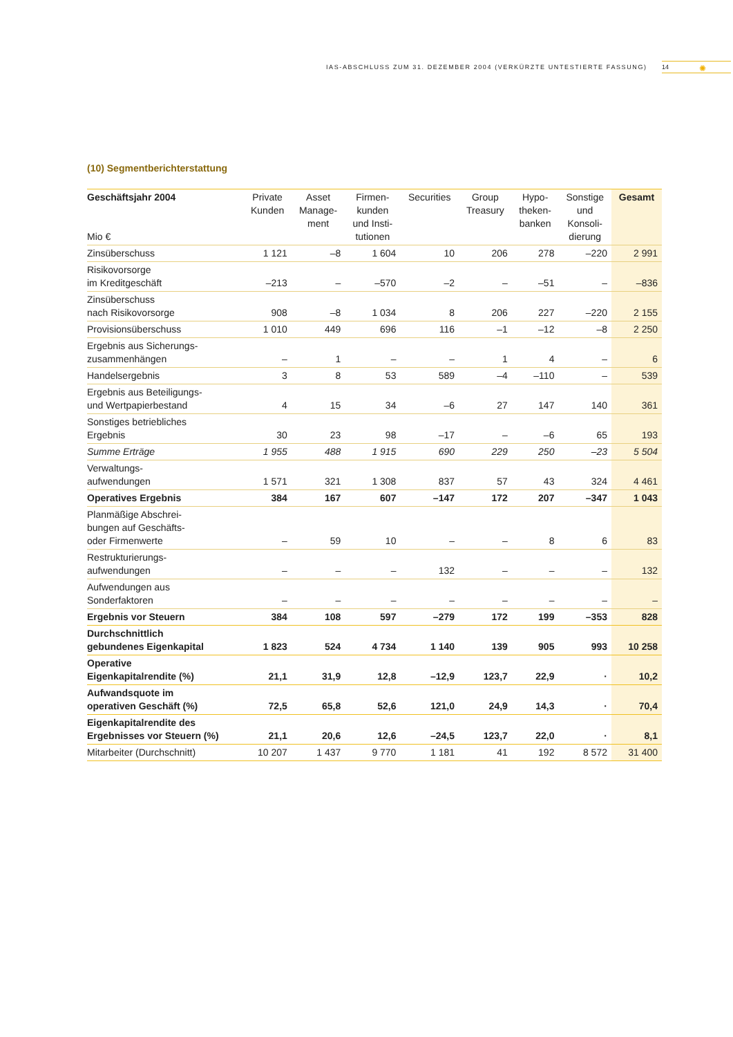IAS-ABSCHLUSS ZUM 31. DEZEMBER 2004 (VERKÜRZTE UNTESTIERTE FASSUNG) 14 ✺
(10) Segmentberichterstattung
| Geschäftsjahr 2004 Mio € | Private Kunden | Asset Manage- ment | Firmen- kunden und Insti- tutionen | Securities | Group Treasury | Hypo- theken- banken | Sonstige und Konsoli- dierung | Gesamt |
| --- | --- | --- | --- | --- | --- | --- | --- | --- |
| Zinsüberschuss | 1 121 | –8 | 1 604 | 10 | 206 | 278 | –220 | 2 991 |
| Risikovorsorge im Kreditgeschäft | –213 | – | –570 | –2 | – | –51 | – | –836 |
| Zinsüberschuss nach Risikovorsorge | 908 | –8 | 1 034 | 8 | 206 | 227 | –220 | 2 155 |
| Provisionsüberschuss | 1 010 | 449 | 696 | 116 | –1 | –12 | –8 | 2 250 |
| Ergebnis aus Sicherungs- zusammenhängen | – | 1 | – | – | 1 | 4 | – | 6 |
| Handelsergebnis | 3 | 8 | 53 | 589 | –4 | –110 | – | 539 |
| Ergebnis aus Beteiligungs- und Wertpapierbestand | 4 | 15 | 34 | –6 | 27 | 147 | 140 | 361 |
| Sonstiges betriebliches Ergebnis | 30 | 23 | 98 | –17 | – | –6 | 65 | 193 |
| Summe Erträge | 1 955 | 488 | 1 915 | 690 | 229 | 250 | –23 | 5 504 |
| Verwaltungs- aufwendungen | 1 571 | 321 | 1 308 | 837 | 57 | 43 | 324 | 4 461 |
| Operatives Ergebnis | 384 | 167 | 607 | –147 | 172 | 207 | –347 | 1 043 |
| Planmäßige Abschrei- bungen auf Geschäfts- oder Firmenwerte | – | 59 | 10 | – | – | 8 | 6 | 83 |
| Restrukturierungs- aufwendungen | – | – | – | 132 | – | – | – | 132 |
| Aufwendungen aus Sonderfaktoren | – | – | – | – | – | – | – | – |
| Ergebnis vor Steuern | 384 | 108 | 597 | –279 | 172 | 199 | –353 | 828 |
| Durchschnittlich gebundenes Eigenkapital | 1 823 | 524 | 4 734 | 1 140 | 139 | 905 | 993 | 10 258 |
| Operative Eigenkapitalrendite (%) | 21,1 | 31,9 | 12,8 | –12,9 | 123,7 | 22,9 | · | 10,2 |
| Aufwandsquote im operativen Geschäft (%) | 72,5 | 65,8 | 52,6 | 121,0 | 24,9 | 14,3 | · | 70,4 |
| Eigenkapitalrendite des Ergebnisses vor Steuern (%) | 21,1 | 20,6 | 12,6 | –24,5 | 123,7 | 22,0 | · | 8,1 |
| Mitarbeiter (Durchschnitt) | 10 207 | 1 437 | 9 770 | 1 181 | 41 | 192 | 8 572 | 31 400 |